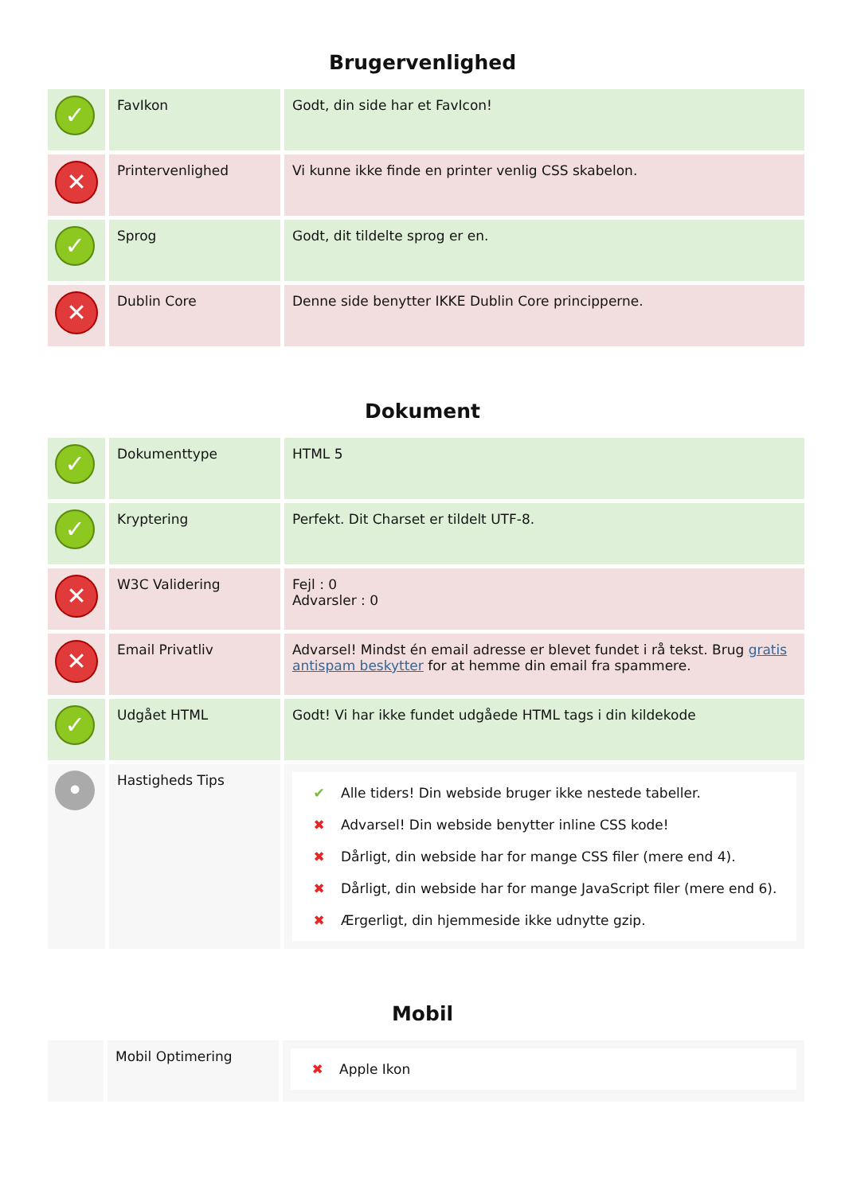Brugervenlighed
| ✓ | FavIkon | Godt, din side har et FavIcon! |
| ✕ | Printervenlighed | Vi kunne ikke finde en printer venlig CSS skabelon. |
| ✓ | Sprog | Godt, dit tildelte sprog er en. |
| ✕ | Dublin Core | Denne side benytter IKKE Dublin Core principperne. |
Dokument
| ✓ | Dokumenttype | HTML 5 |
| ✓ | Kryptering | Perfekt. Dit Charset er tildelt UTF-8. |
| ✕ | W3C Validering | Fejl : 0 Advarsler : 0 |
| ✕ | Email Privatliv | Advarsel! Mindst én email adresse er blevet fundet i rå tekst. Brug gratis antispam beskytter for at hemme din email fra spammere. |
| ✓ | Udgået HTML | Godt! Vi har ikke fundet udgåede HTML tags i din kildekode |
| • | Hastigheds Tips | ✔ Alle tiders! Din webside bruger ikke nestede tabeller. ✖ Advarsel! Din webside benytter inline CSS kode! ✖ Dårligt, din webside har for mange CSS filer (mere end 4). ✖ Dårligt, din webside har for mange JavaScript filer (mere end 6). ✖ Ærgerligt, din hjemmeside ikke udnytte gzip. |
Mobil
| | Mobil Optimering | ✖ Apple Ikon |